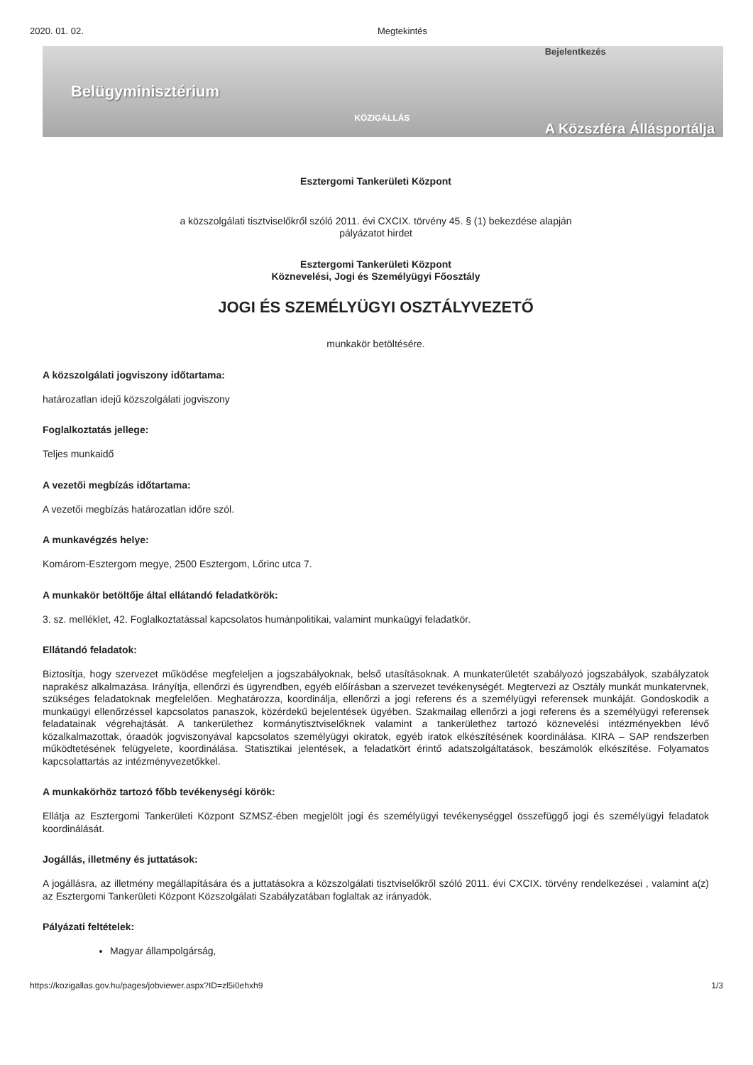2020. 01. 02. Megtekintés
Belügyminisztérium KÖZIGÁLLÁS
Bejelentkezés
A Közszféra Állásportálja
Esztergomi Tankerületi Központ
a közszolgálati tisztviselőkről szóló 2011. évi CXCIX. törvény 45. § (1) bekezdése alapján
pályázatot hirdet
Esztergomi Tankerületi Központ
Köznevelési, Jogi és Személyügyi Főosztály
JOGI ÉS SZEMÉLYÜGYI OSZTÁLYVEZETŐ
munkakör betöltésére.
A közszolgálati jogviszony időtartama:
határozatlan idejű közszolgálati jogviszony
Foglalkoztatás jellege:
Teljes munkaidő
A vezetői megbízás időtartama:
A vezetői megbízás határozatlan időre szól.
A munkavégzés helye:
Komárom-Esztergom megye, 2500 Esztergom, Lőrinc utca 7.
A munkakör betöltője által ellátandó feladatkörök:
3. sz. melléklet, 42. Foglalkoztatással kapcsolatos humánpolitikai, valamint munkaügyi feladatkör.
Ellátandó feladatok:
Biztosítja, hogy szervezet működése megfeleljen a jogszabályoknak, belső utasításoknak. A munkaterületét szabályozó jogszabályok, szabályzatok naprakész alkalmazása. Irányítja, ellenőrzi és ügyrendben, egyéb előírásban a szervezet tevékenységét. Megtervezi az Osztály munkát munkatervnek, szükséges feladatoknak megfelelően. Meghatározza, koordinálja, ellenőrzi a jogi referens és a személyügyi referensek munkáját. Gondoskodik a munkaügyi ellenőrzéssel kapcsolatos panaszok, közérdekű bejelentések ügyében. Szakmailag ellenőrzi a jogi referens és a személyügyi referensek feladatainak végrehajtását. A tankerülethez kormánytisztviselőknek valamint a tankerülethez tartozó köznevelési intézményekben lévő közalkalmazottak, óraadók jogviszonyával kapcsolatos személyügyi okiratok, egyéb iratok elkészítésének koordinálása. KIRA – SAP rendszerben működtetésének felügyelete, koordinálása. Statisztikai jelentések, a feladatkört érintő adatszolgáltatások, beszámolók elkészítése. Folyamatos kapcsolattartás az intézményvezetőkkel.
A munkakörhöz tartozó főbb tevékenységi körök:
Ellátja az Esztergomi Tankerületi Központ SZMSZ-ében megjelölt jogi és személyügyi tevékenységgel összefüggő jogi és személyügyi feladatok koordinálását.
Jogállás, illetmény és juttatások:
A jogállásra, az illetmény megállapítására és a juttatásokra a közszolgálati tisztviselőkről szóló 2011. évi CXCIX. törvény rendelkezései , valamint a(z) az Esztergomi Tankerületi Központ Közszolgálati Szabályzatában foglaltak az irányadók.
Pályázati feltételek:
Magyar állampolgárság,
https://kozigallas.gov.hu/pages/jobviewer.aspx?ID=zl5i0ehxh9 1/3